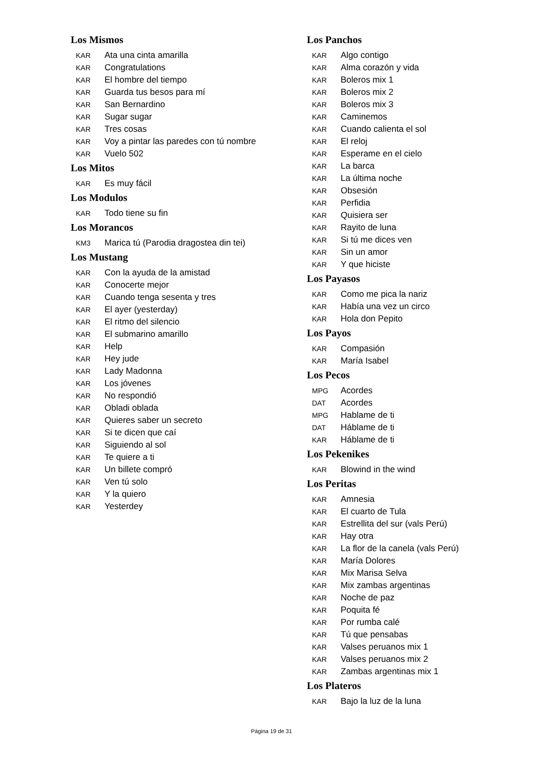Los Mismos
KAR Ata una cinta amarilla
KAR Congratulations
KAR El hombre del tiempo
KAR Guarda tus besos para mí
KAR San Bernardino
KAR Sugar sugar
KAR Tres cosas
KAR Voy a pintar las paredes con tú nombre
KAR Vuelo 502
Los Mitos
KAR Es muy fácil
Los Modulos
KAR Todo tiene su fin
Los Morancos
KM3 Marica tú (Parodia dragostea din tei)
Los Mustang
KAR Con la ayuda de la amistad
KAR Conocerte mejor
KAR Cuando tenga sesenta y tres
KAR El ayer (yesterday)
KAR El ritmo del silencio
KAR El submarino amarillo
KAR Help
KAR Hey jude
KAR Lady Madonna
KAR Los jóvenes
KAR No respondió
KAR Obladi oblada
KAR Quieres saber un secreto
KAR Si te dicen que caí
KAR Siguiendo al sol
KAR Te quiere a ti
KAR Un billete compró
KAR Ven tú solo
KAR Y la quiero
KAR Yesterdey
Los Panchos
KAR Algo contigo
KAR Alma corazón y vida
KAR Boleros mix 1
KAR Boleros mix 2
KAR Boleros mix 3
KAR Caminemos
KAR Cuando calienta el sol
KAR El reloj
KAR Esperame en el cielo
KAR La barca
KAR La última noche
KAR Obsesión
KAR Perfidia
KAR Quisiera ser
KAR Rayito de luna
KAR Si tú me dices ven
KAR Sin un amor
KAR Y que hiciste
Los Payasos
KAR Como me pica la nariz
KAR Había una vez un circo
KAR Hola don Pepito
Los Payos
KAR Compasión
KAR María Isabel
Los Pecos
MPG Acordes
DAT Acordes
MPG Hablame de ti
DAT Háblame de ti
KAR Háblame de ti
Los Pekenikes
KAR Blowind in the wind
Los Peritas
KAR Amnesia
KAR El cuarto de Tula
KAR Estrellita del sur (vals Perú)
KAR Hay otra
KAR La flor de la canela (vals Perú)
KAR María Dolores
KAR Mix Marisa Selva
KAR Mix zambas argentinas
KAR Noche de paz
KAR Poquita fé
KAR Por rumba calé
KAR Tú que pensabas
KAR Valses peruanos mix 1
KAR Valses peruanos mix 2
KAR Zambas argentinas mix 1
Los Plateros
KAR Bajo la luz de la luna
Página 19 de 31